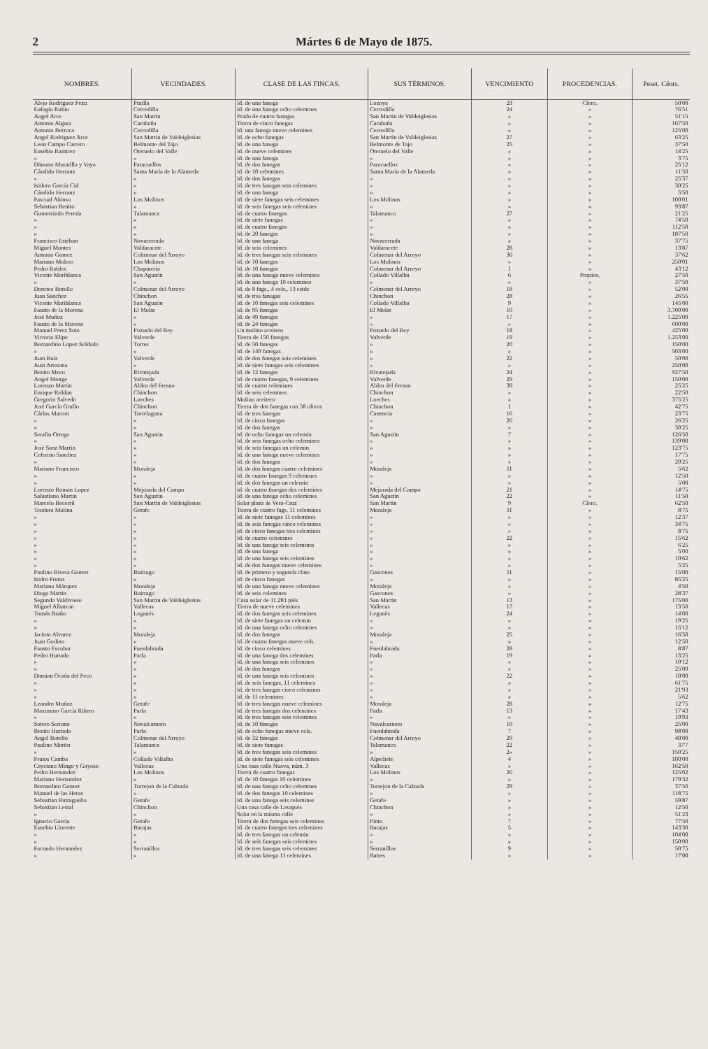2 Mártes 6 de Mayo de 1875.
| NOMBRES. | VECINDADES. | CLASE DE LAS FINCAS. | SUS TÉRMINOS. | VENCIMIENTO | PROCEDENCIAS. | Peset. Cénts. |
| --- | --- | --- | --- | --- | --- | --- |
| Alejo Rodriguez Pezu | Pinilla | Id. de una fanega | Lozoya | 23 | Clero. | 50'00 |
| Eulogio Rubio | Cercedilla | Id. de una fanega ocho celemines | Cercedilla | 24 | » | 76'51 |
| Angel Arce | San Martin | Prado de cuatro fanegas | San Martin de Valdeiglesias | » | » | 51'15 |
| Antonio Algara | Carabaña | Tierra de cinco fanegas | Carabaña | » | » | 167'50 |
| Antonio Berroca | Cercedilla | Id. una fanega nueve celemines | Cercedilla | » | » | 125'00 |
| Angel Rodriguez Arce | San Martin de Valdeiglesias | Id. de ocho fanegas | San Martin de Valdeiglesias | 27 | » | 63'25 |
| Leon Campo Carrero | Belmonte del Tajo | Id. de una fanega | Belmonte de Tajo | 25 | » | 37'50 |
| Eusebio Ramirez | Oteruelo del Valle | Id. de nueve celemines | Oteruelo del Valle | » | » | 14'25 |
| » | » | Id. de una fanega | » | » | » | 3'75 |
| Dámaso Moratilla y Vayo | Paracuellos | Id. de dos fanegas | Paracuellos | » | » | 25'12 |
| Cándido Herranz | Santa María de la Alameda | Id. de 10 celemines | Santa María de la Alameda | » | » | 11'50 |
| » | » | Id. de dos fanegas | » | » | » | 25'37 |
| Isidoro García Cid | » | Id. de tres fanegas seis celemines | » | » | » | 30'25 |
| Cándido Herranz | » | Id. de una fanega | » | » | » | 5'50 |
| Pascual Alonso | Los Molinos | Id. de siete fanegas seis celemines | Los Molinos | » | » | 100'01 |
| Sebastian Benito | » | Id. de seis fanegas seis celemines | » | » | » | 93'87 |
| Gumersindo Pereda | Talamanca | Id. de cuatro fanegas | Talamanca | 27 | » | 21'25 |
| » | » | Id. de siete fanegas | » | » | » | 74'50 |
| » | » | Id. de cuatro fanegas | » | » | » | 112'50 |
| » | » | Id. de 20 fanegas | » | » | » | 187'50 |
| Francisco Estéban | Navacerrada | Id. de una fanega | Navacerrada | » | » | 37'75 |
| Miguel Montes | Valdaracete | Id. de seis celemines | Valdaracete | 28 | » | 13'87 |
| Antonio Gomez | Colmenar del Arroyo | Id. de tres fanegas seis celemines | Colmenar del Arroyo | 30 | » | 37'62 |
| Mariano Molero | Los Molinos | Id. de 10 fanegas | Los Molinos | » | » | 250'01 |
| Pedro Robles | Chapinería | Id. de 10 fanegas | Colmenar del Arroyo | 1 | » | 43'12 |
| Vicente Mariblanca | San Agustin | Id. de una fanega nueve celemines | Collado Villalba | 6 | Propios. | 27'50 |
| » | » | Id. de una fanega 10 celemines | » | » | » | 37'50 |
| Doroteo Botello | Colmenar del Arroyo | Id. de 8 fags., 4 cels., 13 estds | Colmenar del Arroyo | 18 | » | 52'00 |
| Juan Sanchez | Chinchon | Id. de tres fanegas | Chinchon | 28 | » | 26'55 |
| Vicente Mariblanca | San Agustin | Id. de 10 fanegas seis celemines | Collado Villalba | 9 | » | 145'00 |
| Fausto de la Morena | El Molar | Id. de 95 fanegas | El Molar | 10 | » | 3.700'00 |
| José Muñoz | » | Id. de 49 fanegas | » | 17 | » | 1.225'00 |
| Fausto de la Morena | » | Id. de 24 fanegas | » | » | » | 600'00 |
| Manuel Perez Soto | Pozuelo del Rey | Un molino aceitero | Pozuelo del Rey | 18 | » | 425'00 |
| Victorio Elipe | Valverde | Tierra de 150 fanegas | Valverde | 19 | » | 1.253'00 |
| Bernardino Lopez Soldado | Torres | Id. de 50 fanegas | » | 20 | » | 150'00 |
| » | » | Id. de 140 fanegas | » | » | » | 503'00 |
| Juan Ruiz | Valverde | Id. de dos fanegas seis celemines | » | 22 | » | 50'00 |
| Juan Artesana | » | Id. de siete fanegas seis celemines | » | » | » | 250'00 |
| Benito Meco | Rivatejada | Id. de 12 fanegas | Rivatejada | 24 | » | 927'50 |
| Angel Monge | Valverde | Id. de cuatro fanegas, 9 celemines | Valverde | 29 | » | 150'00 |
| Lorenzo Martin | Aldea del Fresno | Id. de cuatro celemines | Aldea del Fresno | 30 | » | 25'25 |
| Enrique Roldan | Chinchon | Id. de seis celemines | Chinchon | » | » | 22'50 |
| Gregorio Salcedo | Loeches | Molino aceitero | Loeches | » | » | 375'25 |
| José García Grullo | Chinchon | Tierra de dos fanegas con 58 olivos | Chinchon | 1 | » | 42'75 |
| Cárlos Marron | Torrelaguna | Id. de tres fanegas | Canencia | 16 | » | 23'75 |
| » | » | Id. de cinco fanegas | » | 26 | » | 26'25 |
| » | » | Id. de dos fanegas | » | » | » | 30'25 |
| Serafin Ortega | San Agustin | Id. de ocho fanegas un celemin | San Agustin | 7 | » | 126'50 |
| » | » | Id. de seis fanegas ocho celemines | » | » | » | 139'00 |
| José Sanz Martin | » | Id. de seis fanegas un celemin | » | » | » | 123'75 |
| Ceferino Sanchez | » | Id. de una fanega nueve celemines | » | » | » | 17'75 |
| » | » | Id. de dos fanegas | » | » | » | 20'25 |
| Mariano Francisco | Moraleja | Id. de dos fanegas cuatro celemines | Moraleja | 11 | » | 5'62 |
| » | » | Id. de cuatro fanegas 9 celemines | » | » | » | 12'50 |
| » | » | Id. de dos fanegas un celemin | » | » | » | 5'00 |
| Lorenzo Roman Lopez | Mejorada del Campo | Id. de cuatro fanegas dos celemines | Mejorada del Campo | 21 | » | 14'75 |
| Salustiano Martin | San Agustin | Id. de una fanega ocho celemines | San Agustin | 22 | » | 11'50 |
| Marcelo Becerril | San Martin de Valdeiglesias | Solar plaza de Vera-Cruz | San Martin | 9 | Clero. | 62'50 |
| Teodora Molina | Getafe | Tierra de cuatro fags. 11 celemines | Moraleja | 11 | » | 8'75 |
| » | » | Id. de siete fanegas 11 celemines | » | » | » | 12'37 |
| » | » | Id. de seis fanegas cinco celemines | » | » | » | 34'75 |
| » | » | Id. de cinco fanegas tres celemines | » | » | » | 8'75 |
| » | » | Id. de cuatro celemines | » | 22 | » | 15'62 |
| » | » | Id. de una fanega seis celemines | » | » | » | 6'25 |
| » | » | Id. de una fanega | » | » | » | 5'00 |
| » | » | Id. de una fanega seis celemines | » | » | » | 10'62 |
| » | » | Id. de dos fanegas nueve celemines | » | » | » | 5'25 |
| Paulino Rivera Gomez | Buitrago | Id. de primera y segunda clase | Gascones | 11 | » | 15'00 |
| Isidro Frutos | » | Id. de cinco fanegas | » | » | » | 85'25 |
| Mariano Márquez | Moraleja | Id. de una fanega nueve celemines | Moraleja | » | » | 4'50 |
| Diego Martin | Buitrago | Id. de seis celemines | Gascones | » | » | 28'37 |
| Segundo Valdivieso | San Martin de Valdeiglesias | Casa solar de 11.281 piés | San Martin | 13 | » | 175'00 |
| Miguel Albarran | Vallecas | Tierra de nueve celemines | Vallecas | 17 | » | 13'50 |
| Tomás Braño | Leganés | Id. de dos fanegas seis celemines | Leganés | 24 | » | 14'00 |
| » | » | Id. de siete fanegas un celemin | » | » | » | 19'25 |
| » | » | Id. de una fanega ocho celemines | » | » | » | 15'12 |
| Jacinto Alvarez | Moraleja | Id. de dos fanegas | Moraleja | 25 | » | 16'50 |
| Juan Godino | » | Id. de cuatro fanegas nueve cels. | » | » | » | 12'50 |
| Fausto Escobar | Fuenlabrada | Id. de cinco celemines | Fuenlabrada | 28 | » | 8'87 |
| Pedro Hurtado | Parla | Id. de una fanega dos celemines | Parla | 19 | » | 13'25 |
| » | » | Id. de una fanega seis celemines | » | » | » | 10'12 |
| » | » | Id. de dos fanegas | » | » | » | 25'00 |
| Damian Ocaña del Peco | » | Id. de una fanega seis celemines | » | 22 | » | 10'00 |
| » | » | Id. de seis fanegas, 11 celemines | » | » | » | 61'75 |
| » | » | Id. de tres fanegas cinco celemines | » | » | » | 21'93 |
| » | » | Id. de 11 celemines | » | » | » | 5'62 |
| Leandro Muñoz | Getafe | Id. de tres fanegas nueve celemines | Moraleja | 28 | » | 12'75 |
| Maximino García Ribera | Parla | Id. de tres fanegas dos celemines | Parla | 13 | » | 17'43 |
| » | » | Id. de tres fanegas seis celemines | » | » | » | 19'93 |
| Sotero Serrano | Navalcarnero | Id. de 10 fanegas | Navalcarnero | 10 | » | 25'00 |
| Benito Hurtado | Parla | Id. de ocho fanegas nueve cels. | Fuenlabrada | 7 | » | 98'00 |
| Angel Botello | Colmenar del Arroyo | Id. de 32 fanegas | Colmenar del Arroyo | 29 | » | 40'00 |
| Paulino Martin | Talamanca | Id. de siete fanegas | Talamanca | 22 | » | 37'7 |
| » | » | Id. de tres fanegas seis celemines | » | 2» | » | 150'25 |
| Frutos Camba | Collado Villalba | Id. de siete fanegas seis celemines | Alpedrete | 4 | » | 100'00 |
| Cayetano Mingo y Gayoso | Vallecas | Una casa calle Nueva, núm. 3 | Vallecas | » | » | 162'50 |
| Pedro Hernandez | Los Molinos | Tierra de cuatro fanegas | Los Molinos | 26 | » | 125'02 |
| Mariano Hernandez | » | Id. de 10 fanegas 10 celemines | » | » | » | 179'32 |
| Bernardino Gomez | Torrejon de la Calzada | Id. de una fanega ocho celemines | Torrejon de la Calzada | 29 | » | 37'50 |
| Manuel de las Heras | » | Id. de dos fanegas 10 celemines | » | » | » | 118'75 |
| Sebastian Butragueño | Getafe | Id. de una fanega seis celemines | Getafe | » | » | 59'87 |
| Sebastian Lestal | Chinchon | Una casa calle de Lavapiés | Chinchon | » | » | 12'50 |
| » | » | Solar en la misma calle | » | » | » | 51'23 |
| Ignacio García | Getafe | Tierra de dos fanegas seis celemines | Pinto | 7 | » | 77'50 |
| Eusebio Llorente | Barajas | Id. de cuatro fanegas tres celemines | Barajas | 5 | » | 143'30 |
| » | » | Id. de tres fanegas un celemin | » | » | » | 104'00 |
| » | » | Id. de seis fanegas seis celemines | » | » | » | 150'00 |
| Facundo Hernandez | Serranillos | Id. de tres fanegas seis celemines | Serranillos | 9 | » | 50'75 |
| » | » | Id. de una fanega 11 celemines | Batres | » | » | 17'00 |